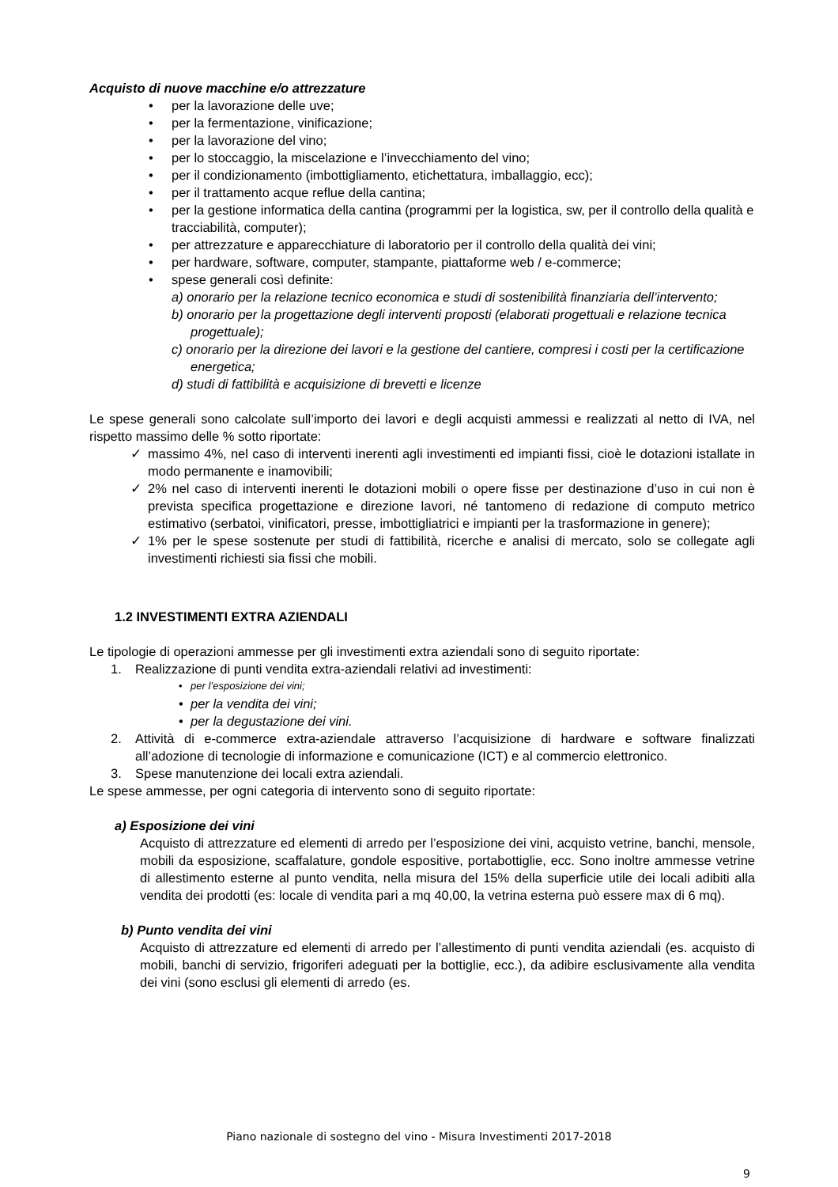Acquisto di nuove macchine e/o attrezzature
• per la lavorazione delle uve;
• per la fermentazione, vinificazione;
• per la lavorazione del vino;
• per lo stoccaggio, la miscelazione e l’invecchiamento del vino;
• per il condizionamento (imbottigliamento, etichettatura, imballaggio, ecc);
• per il trattamento acque reflue della cantina;
• per la gestione informatica della cantina (programmi per la logistica, sw, per il controllo della qualità e tracciabilità, computer);
• per attrezzature e apparecchiature di laboratorio per il controllo della qualità dei vini;
• per hardware, software, computer, stampante, piattaforme web / e-commerce;
• spese generali così definite:
a) onorario per la relazione tecnico economica e studi di sostenibilità finanziaria dell’intervento;
b) onorario per la progettazione degli interventi proposti (elaborati progettuali e relazione tecnica progettuale);
c) onorario per la direzione dei lavori e la gestione del cantiere, compresi i costi per la certificazione energetica;
d) studi di fattibilità e acquisizione di brevetti e licenze
Le spese generali sono calcolate sull’importo dei lavori e degli acquisti ammessi e realizzati al netto di IVA, nel rispetto massimo delle % sotto riportate:
✓ massimo 4%, nel caso di interventi inerenti agli investimenti ed impianti fissi, cioè le dotazioni istallate in modo permanente e inamovibili;
✓ 2% nel caso di interventi inerenti le dotazioni mobili o opere fisse per destinazione d’uso in cui non è prevista specifica progettazione e direzione lavori, né tantomeno di redazione di computo metrico estimativo (serbatoi, vinificatori, presse, imbottigliatrici e impianti per la trasformazione in genere);
✓ 1% per le spese sostenute per studi di fattibilità, ricerche e analisi di mercato, solo se collegate agli investimenti richiesti sia fissi che mobili.
1.2 INVESTIMENTI EXTRA AZIENDALI
Le tipologie di operazioni ammesse per gli investimenti extra aziendali sono di seguito riportate:
1. Realizzazione di punti vendita extra-aziendali relativi ad investimenti:
• per l’esposizione dei vini;
• per la vendita dei vini;
• per la degustazione dei vini.
2. Attività di e-commerce extra-aziendale attraverso l’acquisizione di hardware e software finalizzati all’adozione di tecnologie di informazione e comunicazione (ICT) e al commercio elettronico.
3. Spese manutenzione dei locali extra aziendali.
Le spese ammesse, per ogni categoria di intervento sono di seguito riportate:
a) Esposizione dei vini
Acquisto di attrezzature ed elementi di arredo per l’esposizione dei vini, acquisto vetrine, banchi, mensole, mobili da esposizione, scaffalature, gondole espositive, portabottiglie, ecc. Sono inoltre ammesse vetrine di allestimento esterne al punto vendita, nella misura del 15% della superficie utile dei locali adibiti alla vendita dei prodotti (es: locale di vendita pari a mq 40,00, la vetrina esterna può essere max di 6 mq).
b) Punto vendita dei vini
Acquisto di attrezzature ed elementi di arredo per l’allestimento di punti vendita aziendali (es. acquisto di mobili, banchi di servizio, frigoriferi adeguati per la bottiglie, ecc.), da adibire esclusivamente alla vendita dei vini (sono esclusi gli elementi di arredo (es.
Piano nazionale di sostegno del vino - Misura Investimenti 2017-2018
9